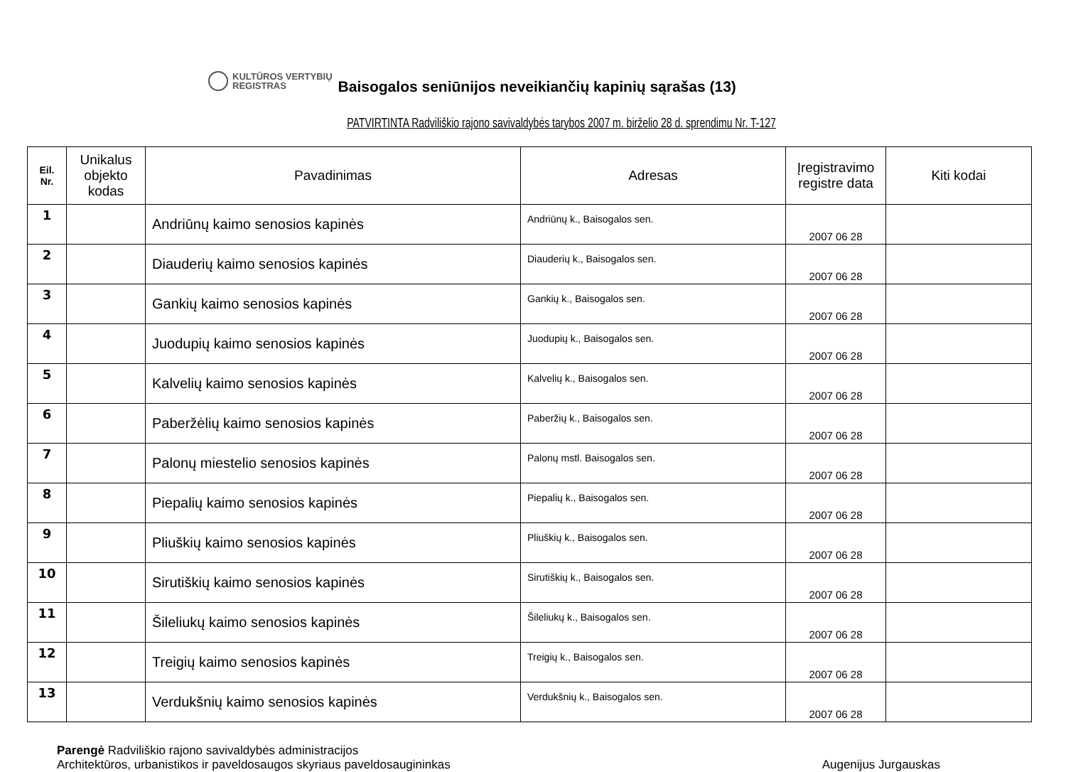KULTŪROS VERTYBIŲ
REGISTRAS
Baisogalos seniūnijos neveikiančių kapinių sąrašas (13)
PATVIRTINTA Radviliškio rajono savivaldybės tarybos 2007 m. birželio 28 d. sprendimu Nr. T-127
| Eil. Nr. | Unikalus objekto kodas | Pavadinimas | Adresas | Įregistravimo registre data | Kiti kodai |
| --- | --- | --- | --- | --- | --- |
| 1 | | Andriūnų kaimo senosios kapinės | Andriūnų k., Baisogalos sen. | 2007 06 28 | |
| 2 | | Diauderių kaimo senosios kapinės | Diauderių k., Baisogalos sen. | 2007 06 28 | |
| 3 | | Gankių kaimo senosios kapinės | Gankių k., Baisogalos sen. | 2007 06 28 | |
| 4 | | Juodupių kaimo senosios kapinės | Juodupių k., Baisogalos sen. | 2007 06 28 | |
| 5 | | Kalvelių kaimo senosios kapinės | Kalvelių k., Baisogalos sen. | 2007 06 28 | |
| 6 | | Paberžėlių kaimo senosios kapinės | Paberžių k., Baisogalos sen. | 2007 06 28 | |
| 7 | | Palonų miestelio senosios kapinės | Palonų mstl. Baisogalos sen. | 2007 06 28 | |
| 8 | | Piepalių kaimo senosios kapinės | Piepalių k., Baisogalos sen. | 2007 06 28 | |
| 9 | | Pliuškių kaimo senosios kapinės | Pliuškių k., Baisogalos sen. | 2007 06 28 | |
| 10 | | Sirutiškių kaimo senosios kapinės | Sirutiškių k., Baisogalos sen. | 2007 06 28 | |
| 11 | | Šileliukų kaimo senosios kapinės | Šileliukų k., Baisogalos sen. | 2007 06 28 | |
| 12 | | Treigių kaimo senosios kapinės | Treigių k., Baisogalos sen. | 2007 06 28 | |
| 13 | | Verdukšnių kaimo senosios kapinės | Verdukšnių k., Baisogalos sen. | 2007 06 28 | |
Parengė Radviliškio rajono savivaldybės administracijos
Architektūros, urbanistikos ir paveldosaugos skyriaus paveldosaugininkas
Augenijus Jurgauskas